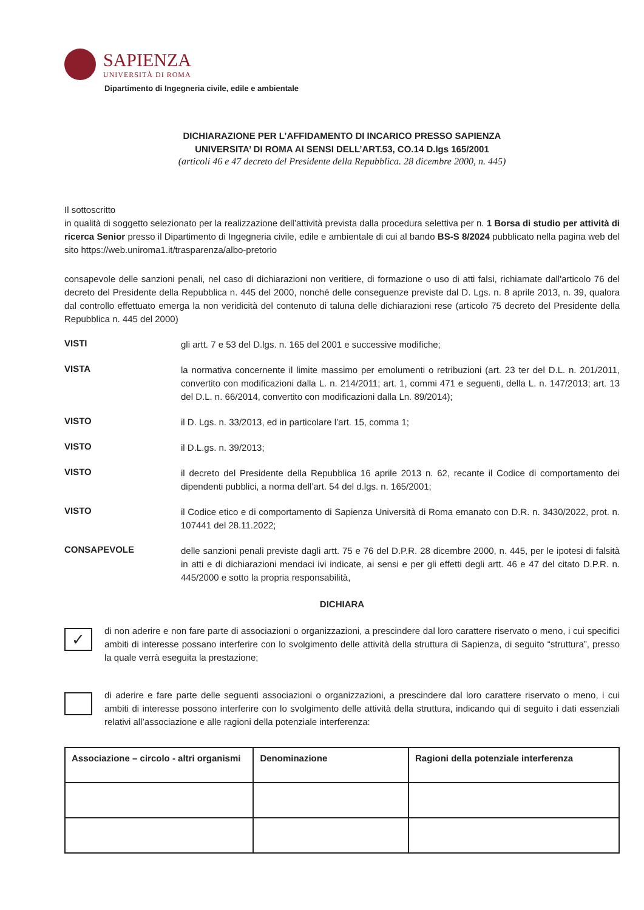SAPIENZA
UNIVERSITÀ DI ROMA
Dipartimento di Ingegneria civile, edile e ambientale
DICHIARAZIONE PER L’AFFIDAMENTO DI INCARICO PRESSO SAPIENZA
UNIVERSITA’ DI ROMA AI SENSI DELL’ART.53, CO.14 D.lgs 165/2001
(articoli 46 e 47 decreto del Presidente della Repubblica. 28 dicembre 2000, n. 445)
Il sottoscritto
in qualità di soggetto selezionato per la realizzazione dell’attività prevista dalla procedura selettiva per n. 1 Borsa di studio per attività di ricerca Senior presso il Dipartimento di Ingegneria civile, edile e ambientale di cui al bando BS-S 8/2024 pubblicato nella pagina web del sito https://web.uniroma1.it/trasparenza/albo-pretorio
consapevole delle sanzioni penali, nel caso di dichiarazioni non veritiere, di formazione o uso di atti falsi, richiamate dall'articolo 76 del decreto del Presidente della Repubblica n. 445 del 2000, nonché delle conseguenze previste dal D. Lgs. n. 8 aprile 2013, n. 39, qualora dal controllo effettuato emerga la non veridicità del contenuto di taluna delle dichiarazioni rese (articolo 75 decreto del Presidente della Repubblica n. 445 del 2000)
VISTI
gli artt. 7 e 53 del D.lgs. n. 165 del 2001 e successive modifiche;
VISTA
la normativa concernente il limite massimo per emolumenti o retribuzioni (art. 23 ter del D.L. n. 201/2011, convertito con modificazioni dalla L. n. 214/2011; art. 1, commi 471 e seguenti, della L. n. 147/2013; art. 13 del D.L. n. 66/2014, convertito con modificazioni dalla Ln. 89/2014);
VISTO
il D. Lgs. n. 33/2013, ed in particolare l’art. 15, comma 1;
VISTO
il D.L.gs. n. 39/2013;
VISTO
il decreto del Presidente della Repubblica 16 aprile 2013 n. 62, recante il Codice di comportamento dei dipendenti pubblici, a norma dell’art. 54 del d.lgs. n. 165/2001;
VISTO
il Codice etico e di comportamento di Sapienza Università di Roma emanato con D.R. n. 3430/2022, prot. n. 107441 del 28.11.2022;
CONSAPEVOLE
delle sanzioni penali previste dagli artt. 75 e 76 del D.P.R. 28 dicembre 2000, n. 445, per le ipotesi di falsità in atti e di dichiarazioni mendaci ivi indicate, ai sensi e per gli effetti degli artt. 46 e 47 del citato D.P.R. n. 445/2000 e sotto la propria responsabilità,
DICHIARA
✓
di non aderire e non fare parte di associazioni o organizzazioni, a prescindere dal loro carattere riservato o meno, i cui specifici ambiti di interesse possano interferire con lo svolgimento delle attività della struttura di Sapienza, di seguito “struttura”, presso la quale verrà eseguita la prestazione;
di aderire e fare parte delle seguenti associazioni o organizzazioni, a prescindere dal loro carattere riservato o meno, i cui ambiti di interesse possono interferire con lo svolgimento delle attività della struttura, indicando qui di seguito i dati essenziali relativi all’associazione e alle ragioni della potenziale interferenza:
| Associazione – circolo - altri organismi | Denominazione | Ragioni della potenziale interferenza |
| --- | --- | --- |